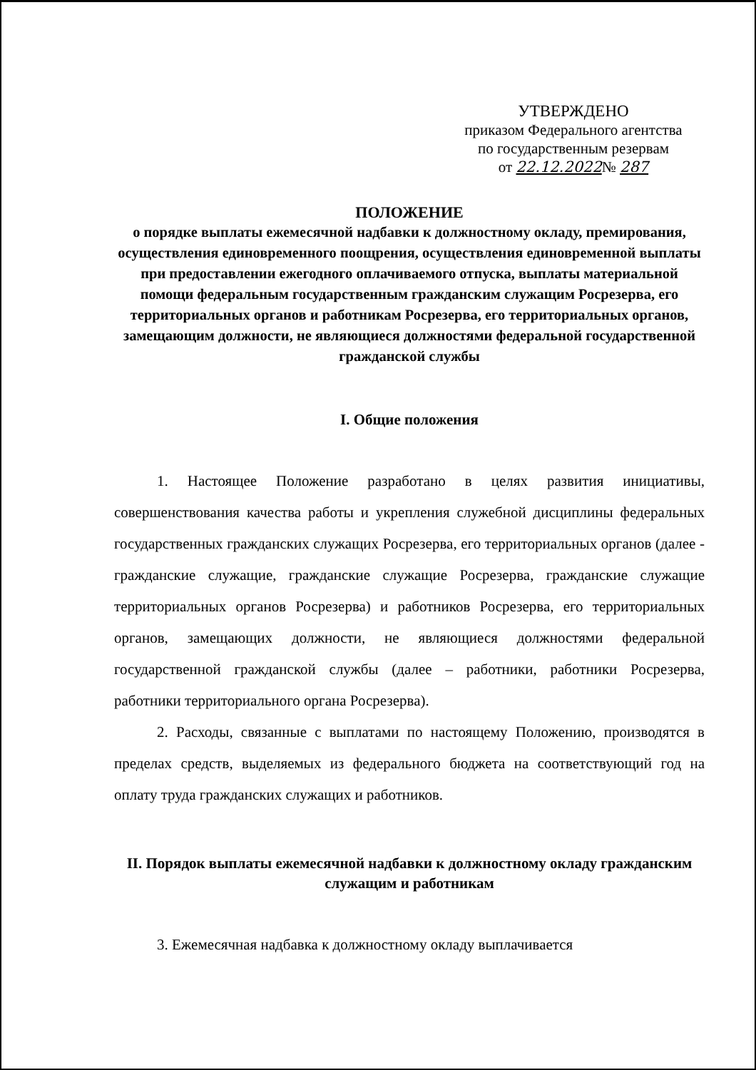УТВЕРЖДЕНО
приказом Федерального агентства
по государственным резервам
от 22.12.2022№ 287
ПОЛОЖЕНИЕ
о порядке выплаты ежемесячной надбавки к должностному окладу, премирования, осуществления единовременного поощрения, осуществления единовременной выплаты при предоставлении ежегодного оплачиваемого отпуска, выплаты материальной помощи федеральным государственным гражданским служащим Росрезерва, его территориальных органов и работникам Росрезерва, его территориальных органов, замещающим должности, не являющиеся должностями федеральной государственной гражданской службы
I. Общие положения
1. Настоящее Положение разработано в целях развития инициативы, совершенствования качества работы и укрепления служебной дисциплины федеральных государственных гражданских служащих Росрезерва, его территориальных органов (далее - гражданские служащие, гражданские служащие Росрезерва, гражданские служащие территориальных органов Росрезерва) и работников Росрезерва, его территориальных органов, замещающих должности, не являющиеся должностями федеральной государственной гражданской службы (далее – работники, работники Росрезерва, работники территориального органа Росрезерва).
2. Расходы, связанные с выплатами по настоящему Положению, производятся в пределах средств, выделяемых из федерального бюджета на соответствующий год на оплату труда гражданских служащих и работников.
II. Порядок выплаты ежемесячной надбавки к должностному окладу гражданским служащим и работникам
3. Ежемесячная надбавка к должностному окладу выплачивается